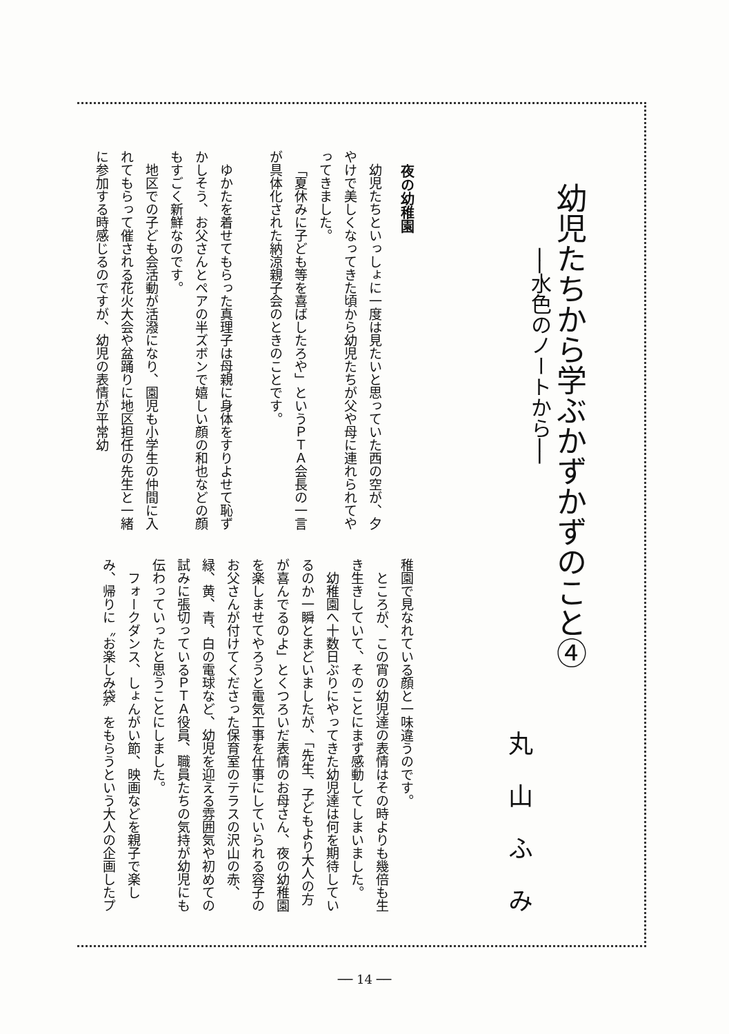幼児たちから学ぶかずかずのこと④
──水色のノートから──
丸山ふみ
夜の幼稚園
幼児たちといっしょに一度は見たいと思っていた西の空が、夕やけで美しくなってきた頃から幼児たちが父や母に連れられてやってきました。
「夏休みに子ども等を喜ばしたろや」というＰＴＡ会長の一言が具体化された納涼親子会のときのことです。
ゆかたを着せてもらった真理子は母親に身体をすりよせて恥ずかしそう、お父さんとペアの半ズボンで嬉しい顔の和也などの顔もすごく新鮮なのです。
地区での子ども会活動が活潑になり、園児も小学生の仲間に入れてもらって催される花火大会や盆踊りに地区担任の先生と一緒に参加する時感じるのですが、幼児の表情が平常幼
稚園で見なれている顔と一味違うのです。
ところが、この宵の幼児達の表情はその時よりも幾倍も生き生きしていて、そのことにまず感動してしまいました。
幼稚園へ十数日ぶりにやってきた幼児達は何を期待しているのか一瞬とまどいましたが、「先生、子どもより大人の方が喜んでるのよ」とくつろいだ表情のお母さん、夜の幼稚園を楽しませてやろうと電気工事を仕事にしていられる容子のお父さんが付けてくださった保育室のテラスの沢山の赤、緑、黄、青、白の電球など、幼児を迎える雰囲気や初めての試みに張切っているＰＴＡ役員、職員たちの気持が幼児にも伝わっていったと思うことにしました。
フォークダンス、しょんがい節、映画などを親子で楽しみ、帰りに〝お楽しみ袋〟をもらうという大人の企画したプ
── 14 ──